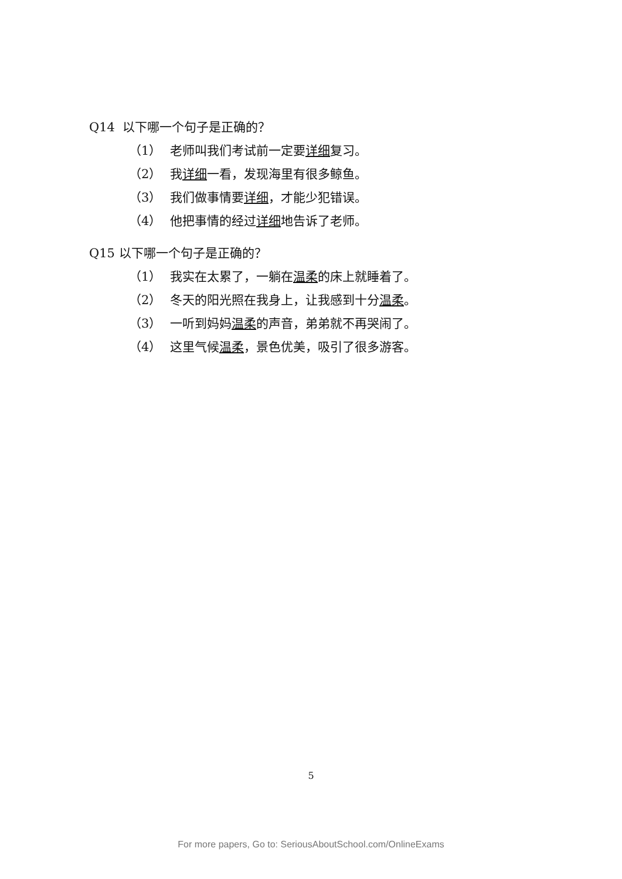Q14 以下哪一个句子是正确的？
（1） 老师叫我们考试前一定要详细复习。
（2） 我详细一看，发现海里有很多鲸鱼。
（3） 我们做事情要详细，才能少犯错误。
（4） 他把事情的经过详细地告诉了老师。
Q15 以下哪一个句子是正确的？
（1） 我实在太累了，一躺在温柔的床上就睡着了。
（2） 冬天的阳光照在我身上，让我感到十分温柔。
（3） 一听到妈妈温柔的声音，弟弟就不再哭闹了。
（4） 这里气候温柔，景色优美，吸引了很多游客。
5
For more papers, Go to: SeriousAboutSchool.com/OnlineExams